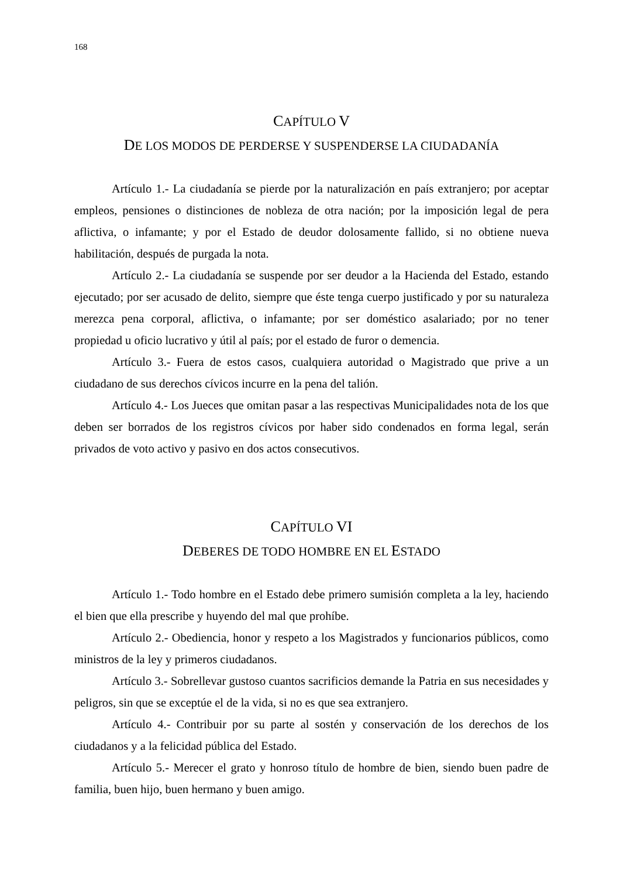168
CAPÍTULO V
DE LOS MODOS DE PERDERSE Y SUSPENDERSE LA CIUDADANÍA
Artículo 1.- La ciudadanía se pierde por la naturalización en país extranjero; por aceptar empleos, pensiones o distinciones de nobleza de otra nación; por la imposición legal de pera aflictiva, o infamante; y por el Estado de deudor dolosamente fallido, si no obtiene nueva habilitación, después de purgada la nota.
Artículo 2.- La ciudadanía se suspende por ser deudor a la Hacienda del Estado, estando ejecutado; por ser acusado de delito, siempre que éste tenga cuerpo justificado y por su naturaleza merezca pena corporal, aflictiva, o infamante; por ser doméstico asalariado; por no tener propiedad u oficio lucrativo y útil al país; por el estado de furor o demencia.
Artículo 3.- Fuera de estos casos, cualquiera autoridad o Magistrado que prive a un ciudadano de sus derechos cívicos incurre en la pena del talión.
Artículo 4.- Los Jueces que omitan pasar a las respectivas Municipalidades nota de los que deben ser borrados de los registros cívicos por haber sido condenados en forma legal, serán privados de voto activo y pasivo en dos actos consecutivos.
CAPÍTULO VI
DEBERES DE TODO HOMBRE EN EL ESTADO
Artículo 1.- Todo hombre en el Estado debe primero sumisión completa a la ley, haciendo el bien que ella prescribe y huyendo del mal que prohíbe.
Artículo 2.- Obediencia, honor y respeto a los Magistrados y funcionarios públicos, como ministros de la ley y primeros ciudadanos.
Artículo 3.- Sobrellevar gustoso cuantos sacrificios demande la Patria en sus necesidades y peligros, sin que se exceptúe el de la vida, si no es que sea extranjero.
Artículo 4.- Contribuir por su parte al sostén y conservación de los derechos de los ciudadanos y a la felicidad pública del Estado.
Artículo 5.- Merecer el grato y honroso título de hombre de bien, siendo buen padre de familia, buen hijo, buen hermano y buen amigo.